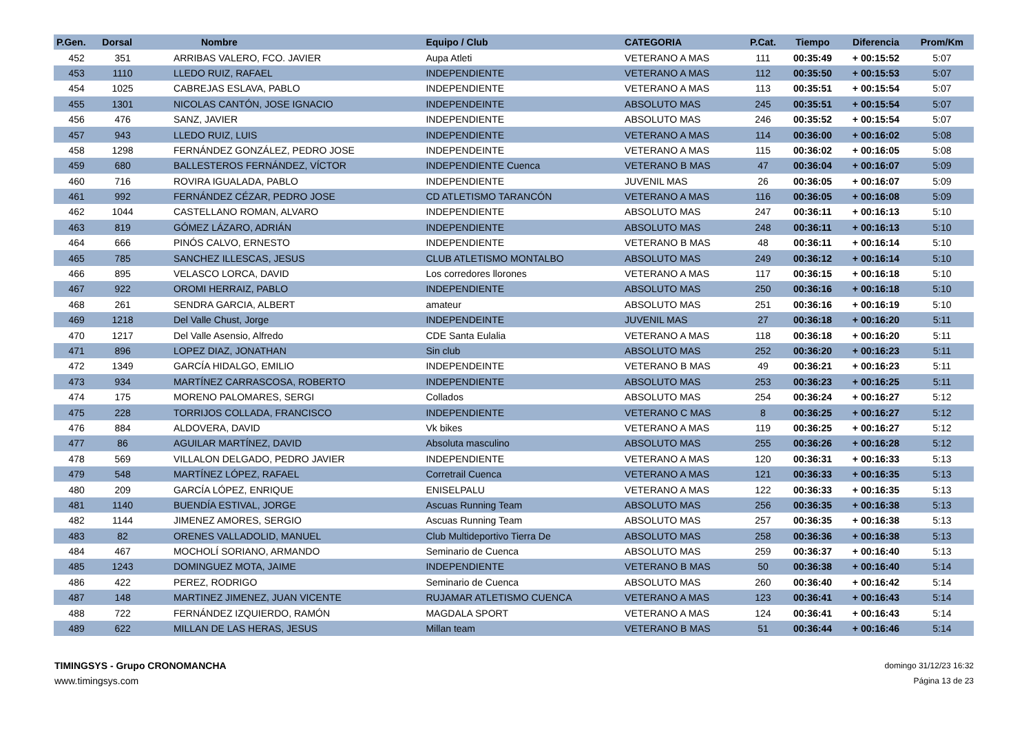| P.Gen. | Dorsal | Nombre | Equipo / Club | CATEGORIA | P.Cat. | Tiempo | Diferencia | Prom/Km |
| --- | --- | --- | --- | --- | --- | --- | --- | --- |
| 452 | 351 | ARRIBAS VALERO, FCO. JAVIER | Aupa Atleti | VETERANO A MAS | 111 | 00:35:49 | + 00:15:52 | 5:07 |
| 453 | 1110 | LLEDO RUIZ, RAFAEL | INDEPENDIENTE | VETERANO A MAS | 112 | 00:35:50 | + 00:15:53 | 5:07 |
| 454 | 1025 | CABREJAS ESLAVA, PABLO | INDEPENDIENTE | VETERANO A MAS | 113 | 00:35:51 | + 00:15:54 | 5:07 |
| 455 | 1301 | NICOLAS CANTÓN, JOSE IGNACIO | INDEPENDEINTE | ABSOLUTO MAS | 245 | 00:35:51 | + 00:15:54 | 5:07 |
| 456 | 476 | SANZ, JAVIER | INDEPENDIENTE | ABSOLUTO MAS | 246 | 00:35:52 | + 00:15:54 | 5:07 |
| 457 | 943 | LLEDO RUIZ, LUIS | INDEPENDIENTE | VETERANO A MAS | 114 | 00:36:00 | + 00:16:02 | 5:08 |
| 458 | 1298 | FERNÁNDEZ GONZÁLEZ, PEDRO JOSE | INDEPENDEINTE | VETERANO A MAS | 115 | 00:36:02 | + 00:16:05 | 5:08 |
| 459 | 680 | BALLESTEROS FERNÁNDEZ, VÍCTOR | INDEPENDIENTE Cuenca | VETERANO B MAS | 47 | 00:36:04 | + 00:16:07 | 5:09 |
| 460 | 716 | ROVIRA IGUALADA, PABLO | INDEPENDIENTE | JUVENIL MAS | 26 | 00:36:05 | + 00:16:07 | 5:09 |
| 461 | 992 | FERNÁNDEZ CÉZAR, PEDRO JOSE | CD ATLETISMO TARANCÓN | VETERANO A MAS | 116 | 00:36:05 | + 00:16:08 | 5:09 |
| 462 | 1044 | CASTELLANO ROMAN, ALVARO | INDEPENDIENTE | ABSOLUTO MAS | 247 | 00:36:11 | + 00:16:13 | 5:10 |
| 463 | 819 | GÓMEZ LÁZARO, ADRIÁN | INDEPENDIENTE | ABSOLUTO MAS | 248 | 00:36:11 | + 00:16:13 | 5:10 |
| 464 | 666 | PINÓS CALVO, ERNESTO | INDEPENDIENTE | VETERANO B MAS | 48 | 00:36:11 | + 00:16:14 | 5:10 |
| 465 | 785 | SANCHEZ ILLESCAS, JESUS | CLUB ATLETISMO MONTALBO | ABSOLUTO MAS | 249 | 00:36:12 | + 00:16:14 | 5:10 |
| 466 | 895 | VELASCO LORCA, DAVID | Los corredores llorones | VETERANO A MAS | 117 | 00:36:15 | + 00:16:18 | 5:10 |
| 467 | 922 | OROMI HERRAIZ, PABLO | INDEPENDIENTE | ABSOLUTO MAS | 250 | 00:36:16 | + 00:16:18 | 5:10 |
| 468 | 261 | SENDRA GARCIA, ALBERT | amateur | ABSOLUTO MAS | 251 | 00:36:16 | + 00:16:19 | 5:10 |
| 469 | 1218 | Del Valle Chust, Jorge | INDEPENDEINTE | JUVENIL MAS | 27 | 00:36:18 | + 00:16:20 | 5:11 |
| 470 | 1217 | Del Valle Asensio, Alfredo | CDE Santa Eulalia | VETERANO A MAS | 118 | 00:36:18 | + 00:16:20 | 5:11 |
| 471 | 896 | LOPEZ DIAZ, JONATHAN | Sin club | ABSOLUTO MAS | 252 | 00:36:20 | + 00:16:23 | 5:11 |
| 472 | 1349 | GARCÍA HIDALGO, EMILIO | INDEPENDEINTE | VETERANO B MAS | 49 | 00:36:21 | + 00:16:23 | 5:11 |
| 473 | 934 | MARTÍNEZ CARRASCOSA, ROBERTO | INDEPENDIENTE | ABSOLUTO MAS | 253 | 00:36:23 | + 00:16:25 | 5:11 |
| 474 | 175 | MORENO PALOMARES, SERGI | Collados | ABSOLUTO MAS | 254 | 00:36:24 | + 00:16:27 | 5:12 |
| 475 | 228 | TORRIJOS COLLADA, FRANCISCO | INDEPENDIENTE | VETERANO C MAS | 8 | 00:36:25 | + 00:16:27 | 5:12 |
| 476 | 884 | ALDOVERA, DAVID | Vk bikes | VETERANO A MAS | 119 | 00:36:25 | + 00:16:27 | 5:12 |
| 477 | 86 | AGUILAR MARTÍNEZ, DAVID | Absoluta masculino | ABSOLUTO MAS | 255 | 00:36:26 | + 00:16:28 | 5:12 |
| 478 | 569 | VILLALON DELGADO, PEDRO JAVIER | INDEPENDIENTE | VETERANO A MAS | 120 | 00:36:31 | + 00:16:33 | 5:13 |
| 479 | 548 | MARTÍNEZ LÓPEZ, RAFAEL | Corretrail Cuenca | VETERANO A MAS | 121 | 00:36:33 | + 00:16:35 | 5:13 |
| 480 | 209 | GARCÍA LÓPEZ, ENRIQUE | ENISELPALU | VETERANO A MAS | 122 | 00:36:33 | + 00:16:35 | 5:13 |
| 481 | 1140 | BUENDÍA ESTIVAL, JORGE | Ascuas Running Team | ABSOLUTO MAS | 256 | 00:36:35 | + 00:16:38 | 5:13 |
| 482 | 1144 | JIMENEZ AMORES, SERGIO | Ascuas Running Team | ABSOLUTO MAS | 257 | 00:36:35 | + 00:16:38 | 5:13 |
| 483 | 82 | ORENES VALLADOLID, MANUEL | Club Multideportivo Tierra De | ABSOLUTO MAS | 258 | 00:36:36 | + 00:16:38 | 5:13 |
| 484 | 467 | MOCHOLÍ SORIANO, ARMANDO | Seminario de Cuenca | ABSOLUTO MAS | 259 | 00:36:37 | + 00:16:40 | 5:13 |
| 485 | 1243 | DOMINGUEZ MOTA, JAIME | INDEPENDIENTE | VETERANO B MAS | 50 | 00:36:38 | + 00:16:40 | 5:14 |
| 486 | 422 | PEREZ, RODRIGO | Seminario de Cuenca | ABSOLUTO MAS | 260 | 00:36:40 | + 00:16:42 | 5:14 |
| 487 | 148 | MARTINEZ JIMENEZ, JUAN VICENTE | RUJAMAR ATLETISMO CUENCA | VETERANO A MAS | 123 | 00:36:41 | + 00:16:43 | 5:14 |
| 488 | 722 | FERNÁNDEZ IZQUIERDO, RAMÓN | MAGDALA SPORT | VETERANO A MAS | 124 | 00:36:41 | + 00:16:43 | 5:14 |
| 489 | 622 | MILLAN DE LAS HERAS, JESUS | Millan team | VETERANO B MAS | 51 | 00:36:44 | + 00:16:46 | 5:14 |
TIMINGSYS - Grupo CRONOMANCHA
www.timingsys.com
domingo 31/12/23 16:32
Página 13 de 23